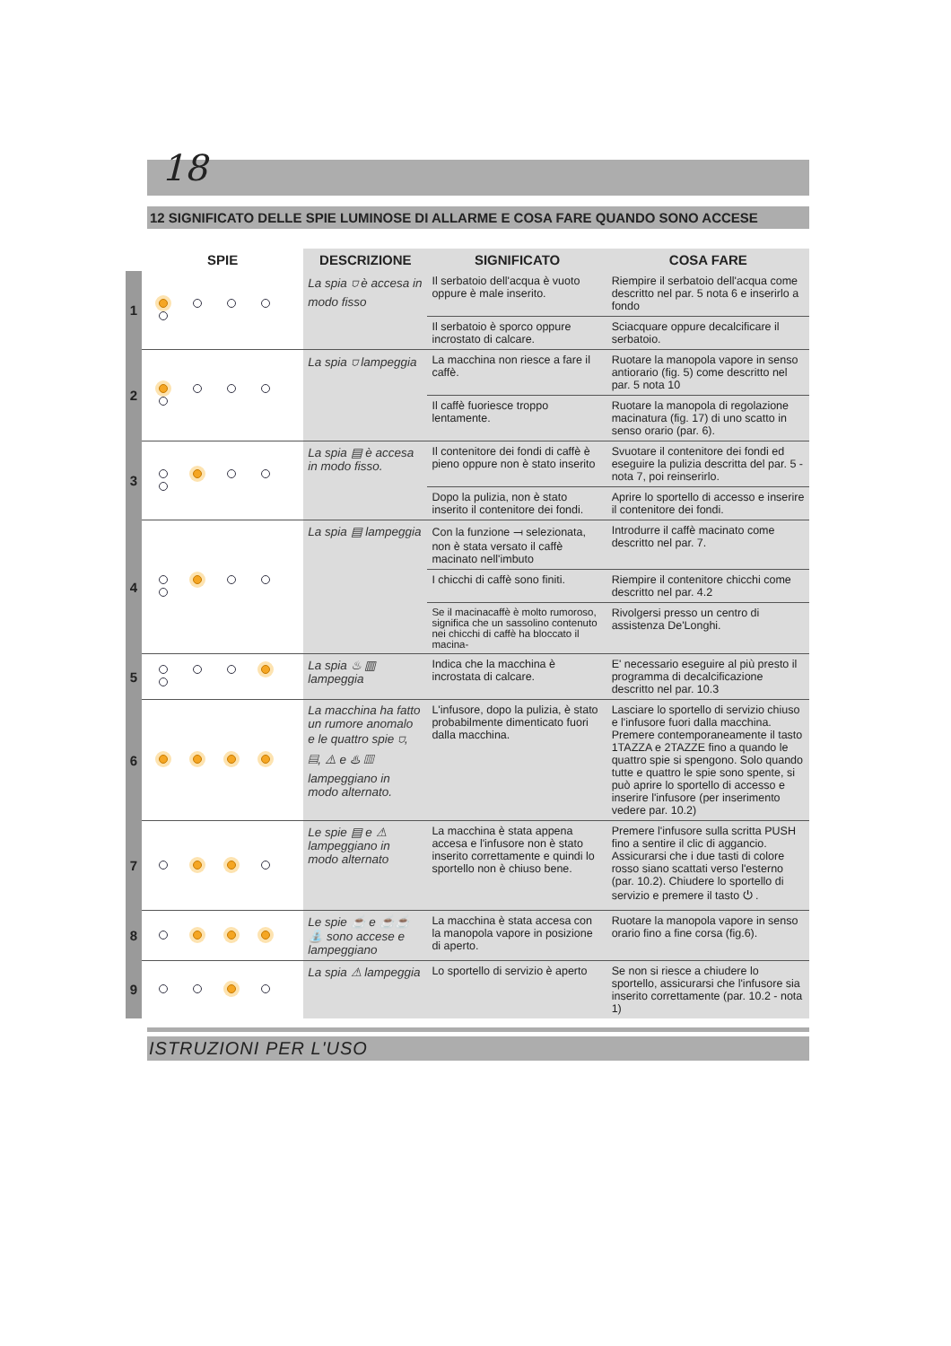18
12 SIGNIFICATO DELLE SPIE LUMINOSE DI ALLARME E COSA FARE QUANDO SONO ACCESE
| | SPIE | DESCRIZIONE | SIGNIFICATO | COSA FARE |
| --- | --- | --- | --- | --- |
| 1 | | La spia ⛉ è accesa in modo fisso | Il serbatoio dell'acqua è vuoto oppure è male inserito. | Riempire il serbatoio dell'acqua come descritto nel par. 5 nota 6 e inserirlo a fondo |
| | | | Il serbatoio è sporco oppure incrostato di calcare. | Sciacquare oppure decalcificare il serbatoio. |
| 2 | | La spia ⛉ lampeggia | La macchina non riesce a fare il caffè. | Ruotare la manopola vapore in senso antiorario (fig. 5) come descritto nel par. 5 nota 10 |
| | | | Il caffè fuoriesce troppo lentamente. | Ruotare la manopola di regolazione macinatura (fig. 17) di uno scatto in senso orario (par. 6). |
| 3 | | La spia ▤ è accesa in modo fisso. | Il contenitore dei fondi di caffè è pieno oppure non è stato inserito | Svuotare il contenitore dei fondi ed eseguire la pulizia descritta del par. 5 - nota 7, poi reinserirlo. |
| | | | Dopo la pulizia, non è stato inserito il contenitore dei fondi. | Aprire lo sportello di accesso e inserire il contenitore dei fondi. |
| 4 | | La spia ▤ lampeggia | Con la funzione ⟞ selezionata, non è stata versato il caffè macinato nell'imbuto | Introdurre il caffè macinato come descritto nel par. 7. |
| | | | I chicchi di caffè sono finiti. | Riempire il contenitore chicchi come descritto nel par. 4.2 |
| | | | Se il macinacaffè è molto rumoroso, significa che un sassolino contenuto nei chicchi di caffè ha bloccato il macina- | Rivolgersi presso un centro di assistenza De'Longhi. |
| 5 | | La spia ♨ ▥ lampeggia | Indica che la macchina è incrostata di calcare. | E' necessario eseguire al più presto il programma di decalcificazione descritto nel par. 10.3 |
| 6 | | La macchina ha fatto un rumore anomalo e le quattro spie ⛉, ▤, ⚠ e ♨ ▥ lampeggiano in modo alternato. | L'infusore, dopo la pulizia, è stato probabilmente dimenticato fuori dalla macchina. | Lasciare lo sportello di servizio chiuso e l'infusore fuori dalla macchina. Premere contemporaneamente il tasto 1TAZZA e 2TAZZE fino a quando le quattro spie si spengono. Solo quando tutte e quattro le spie sono spente, si può aprire lo sportello di accesso e inserire l'infusore (per inserimento vedere par. 10.2) |
| 7 | | Le spie ▤ e ⚠ lampeggiano in modo alternato | La macchina è stata appena accesa e l'infusore non è stato inserito correttamente e quindi lo sportello non è chiuso bene. | Premere l'infusore sulla scritta PUSH fino a sentire il clic di aggancio. Assicurarsi che i due tasti di colore rosso siano scattati verso l'esterno (par. 10.2). Chiudere lo sportello di servizio e premere il tasto ⏻ . |
| 8 | | Le spie ☕ e ☕☕ ⛲ sono accese e lampeggiano | La macchina è stata accesa con la manopola vapore in posizione di aperto. | Ruotare la manopola vapore in senso orario fino a fine corsa (fig.6). |
| 9 | | La spia ⚠ lampeggia | Lo sportello di servizio è aperto | Se non si riesce a chiudere lo sportello, assicurarsi che l'infusore sia inserito correttamente (par. 10.2 - nota 1) |
ISTRUZIONI PER L'USO